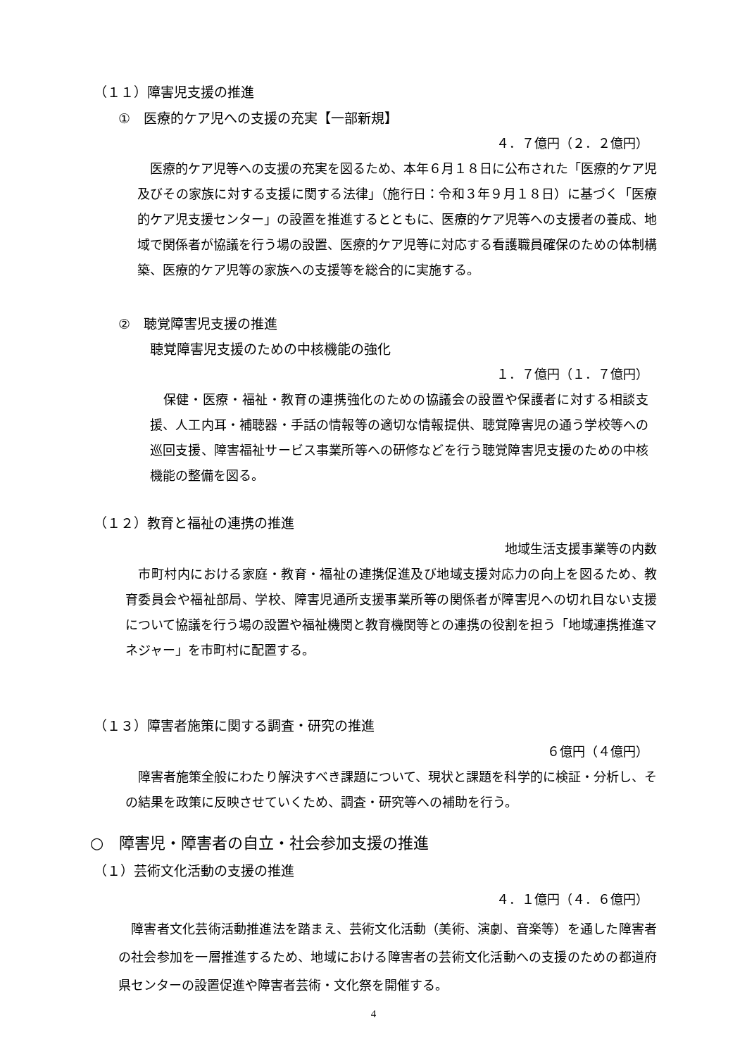（１１）障害児支援の推進
①　医療的ケア児への支援の充実【一部新規】
４．７億円（２．２億円）
　医療的ケア児等への支援の充実を図るため、本年６月１８日に公布された「医療的ケア児及びその家族に対する支援に関する法律」（施行日：令和３年９月１８日）に基づく「医療的ケア児支援センター」の設置を推進するとともに、医療的ケア児等への支援者の養成、地域で関係者が協議を行う場の設置、医療的ケア児等に対応する看護職員確保のための体制構築、医療的ケア児等の家族への支援等を総合的に実施する。
②　聴覚障害児支援の推進
聴覚障害児支援のための中核機能の強化
１．７億円（１．７億円）
　保健・医療・福祉・教育の連携強化のための協議会の設置や保護者に対する相談支援、人工内耳・補聴器・手話の情報等の適切な情報提供、聴覚障害児の通う学校等への巡回支援、障害福祉サービス事業所等への研修などを行う聴覚障害児支援のための中核機能の整備を図る。
（１２）教育と福祉の連携の推進
地域生活支援事業等の内数
　市町村内における家庭・教育・福祉の連携促進及び地域支援対応力の向上を図るため、教育委員会や福祉部局、学校、障害児通所支援事業所等の関係者が障害児への切れ目ない支援について協議を行う場の設置や福祉機関と教育機関等との連携の役割を担う「地域連携推進マネジャー」を市町村に配置する。
（１３）障害者施策に関する調査・研究の推進
６億円（４億円）
　障害者施策全般にわたり解決すべき課題について、現状と課題を科学的に検証・分析し、その結果を政策に反映させていくため、調査・研究等への補助を行う。
○　障害児・障害者の自立・社会参加支援の推進
（１）芸術文化活動の支援の推進
４．１億円（４．６億円）
　障害者文化芸術活動推進法を踏まえ、芸術文化活動（美術、演劇、音楽等）を通した障害者の社会参加を一層推進するため、地域における障害者の芸術文化活動への支援のための都道府県センターの設置促進や障害者芸術・文化祭を開催する。
4